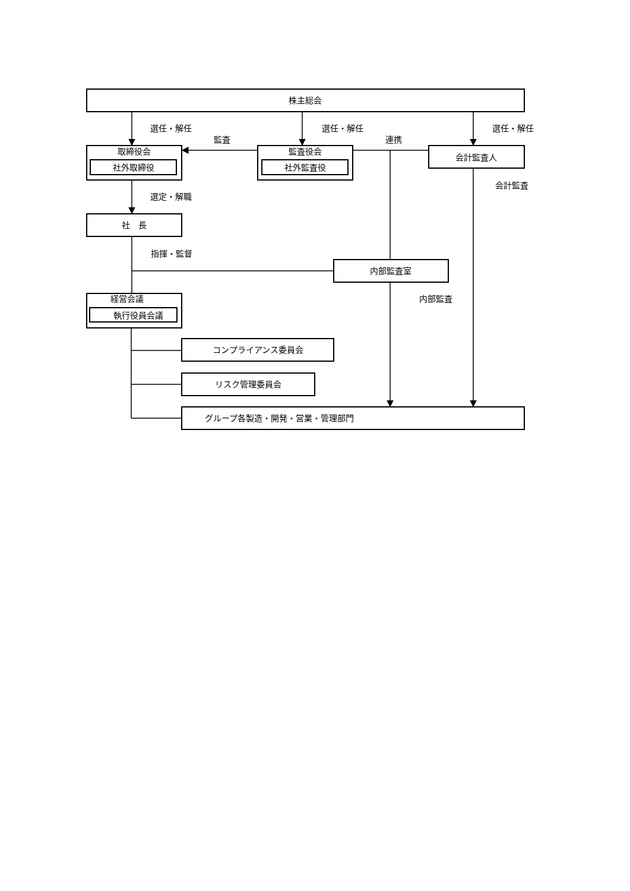株主総会
選任・解任
選任・解任
選任・解任
監査
連携
取締役会
社外取締役
監査役会
社外監査役
会計監査人
会計監査
選定・解職
社　長
指揮・監督
内部監査室
内部監査
経営会議
執行役員会議
コンプライアンス委員会
リスク管理委員会
グループ各製造・開発・営業・管理部門